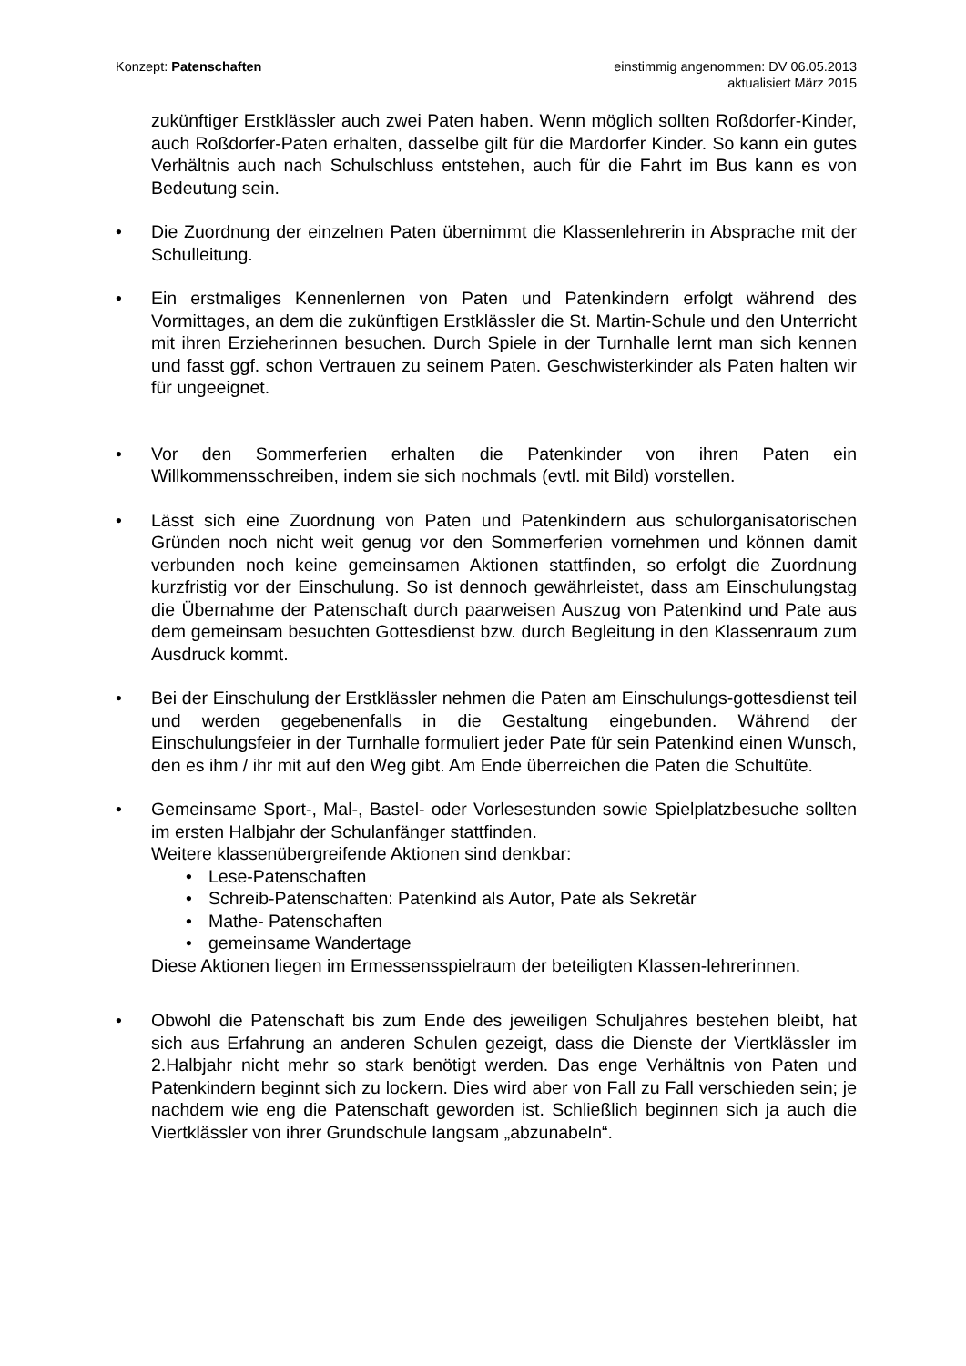Konzept: Patenschaften einstimmig angenommen: DV 06.05.2013
aktualisiert März 2015
zukünftiger Erstklässler auch zwei Paten haben. Wenn möglich sollten Roßdorfer-Kinder, auch Roßdorfer-Paten erhalten, dasselbe gilt für die Mardorfer Kinder. So kann ein gutes Verhältnis auch nach Schulschluss entstehen, auch für die Fahrt im Bus kann es von Bedeutung sein.
• Die Zuordnung der einzelnen Paten übernimmt die Klassenlehrerin in Absprache mit der Schulleitung.
• Ein erstmaliges Kennenlernen von Paten und Patenkindern erfolgt während des Vormittages, an dem die zukünftigen Erstklässler die St. Martin-Schule und den Unterricht mit ihren Erzieherinnen besuchen. Durch Spiele in der Turnhalle lernt man sich kennen und fasst ggf. schon Vertrauen zu seinem Paten. Geschwisterkinder als Paten halten wir für ungeeignet.
• Vor den Sommerferien erhalten die Patenkinder von ihren Paten ein Willkommensschreiben, indem sie sich nochmals (evtl. mit Bild) vorstellen.
• Lässt sich eine Zuordnung von Paten und Patenkindern aus schulorganisatorischen Gründen noch nicht weit genug vor den Sommerferien vornehmen und können damit verbunden noch keine gemeinsamen Aktionen stattfinden, so erfolgt die Zuordnung kurzfristig vor der Einschulung. So ist dennoch gewährleistet, dass am Einschulungstag die Übernahme der Patenschaft durch paarweisen Auszug von Patenkind und Pate aus dem gemeinsam besuchten Gottesdienst bzw. durch Begleitung in den Klassenraum zum Ausdruck kommt.
• Bei der Einschulung der Erstklässler nehmen die Paten am Einschulungs-gottesdienst teil und werden gegebenenfalls in die Gestaltung eingebunden. Während der Einschulungsfeier in der Turnhalle formuliert jeder Pate für sein Patenkind einen Wunsch, den es ihm / ihr mit auf den Weg gibt. Am Ende überreichen die Paten die Schultüte.
• Gemeinsame Sport-, Mal-, Bastel- oder Vorlesestunden sowie Spielplatzbesuche sollten im ersten Halbjahr der Schulanfänger stattfinden.
Weitere klassenübergreifende Aktionen sind denkbar:
• Lese-Patenschaften
• Schreib-Patenschaften: Patenkind als Autor, Pate als Sekretär
• Mathe- Patenschaften
• gemeinsame Wandertage
Diese Aktionen liegen im Ermessensspielraum der beteiligten Klassen-lehrerinnen.
• Obwohl die Patenschaft bis zum Ende des jeweiligen Schuljahres bestehen bleibt, hat sich aus Erfahrung an anderen Schulen gezeigt, dass die Dienste der Viertklässler im 2.Halbjahr nicht mehr so stark benötigt werden. Das enge Verhältnis von Paten und Patenkindern beginnt sich zu lockern. Dies wird aber von Fall zu Fall verschieden sein; je nachdem wie eng die Patenschaft geworden ist. Schließlich beginnen sich ja auch die Viertklässler von ihrer Grundschule langsam „abzunabeln“.